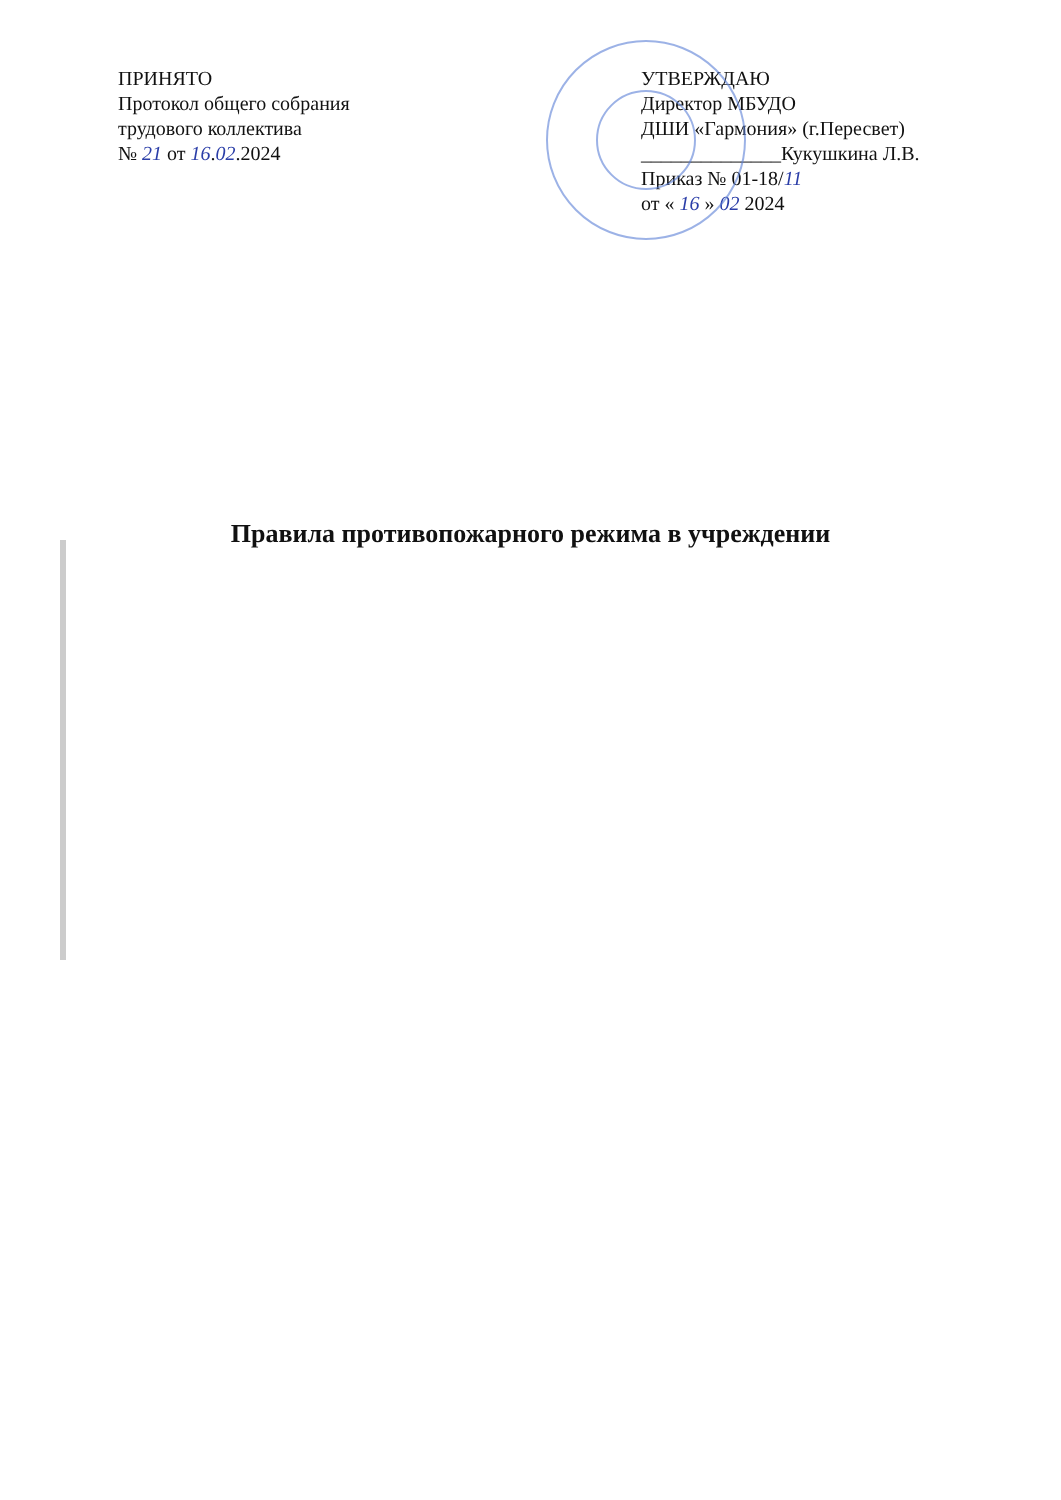ПРИНЯТО
Протокол общего собрания
трудового коллектива
№ 21 от 16.02.2024
УТВЕРЖДАЮ
Директор МБУДО
ДШИ «Гармония» (г.Пересвет)
______________Кукушкина Л.В.
Приказ № 01-18/11
от « 16 » 02 2024
Правила противопожарного режима в учреждении